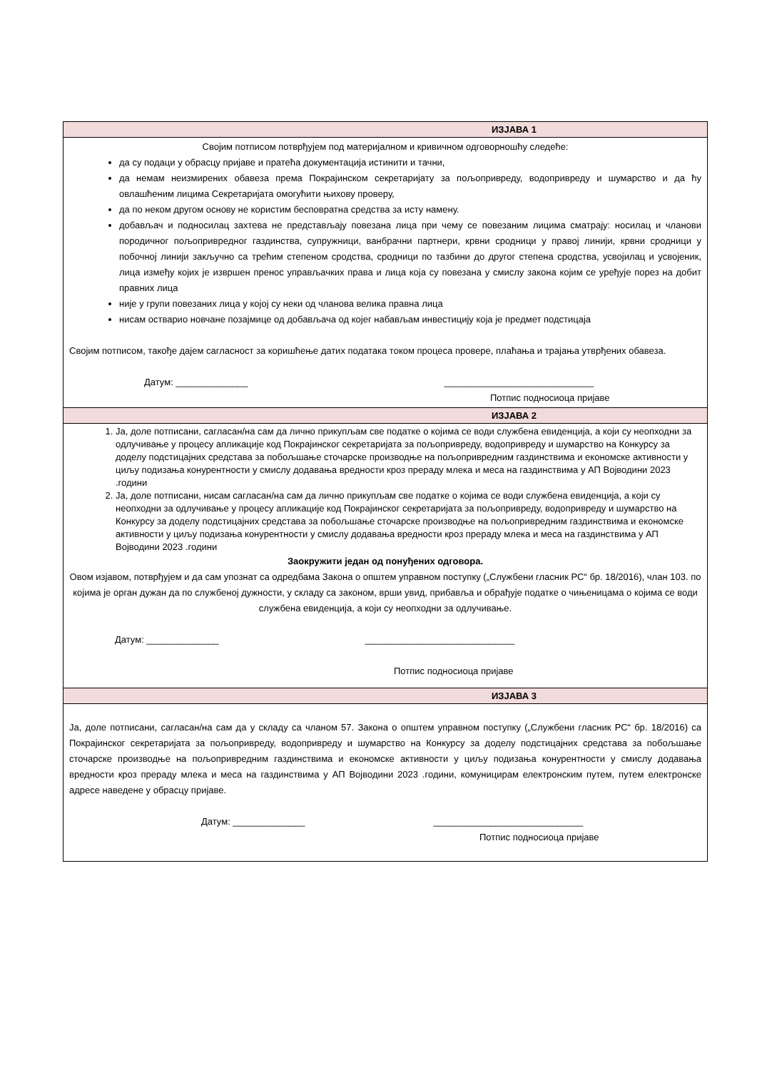| ИЗЈАВА 1 |
| --- |
| Својим потписом потврђујем под материјалном и кривичном одговорношћу следеће: да су подаци у обрасцу пријаве и пратећа документација истинити и тачни, да немам неизмирених обавеза према Покрајинском секретаријату за пољопривреду, водопривреду и шумарство и да ћу овлашћеним лицима Секретаријата омогућити њихову проверу, да по неком другом основу не користим бесповратна средства за исту намену. добављач и подносилац захтева не представљају повезана лица при чему се повезаним лицима сматрају: носилац и чланови породичног пољопривредног газдинства, супружници, ванбрачни партнери, крвни сродници у правој линији, крвни сродници у побочној линији закључно са трећим степеном сродства, сродници по тазбини до другог степена сродства, усвојилац и усвојеник, лица између којих је извршен пренос управљачких права и лица која су повезана у смислу закона којим се уређује порез на добит правних лица није у групи повезаних лица у којој су неки од чланова велика правна лица нисам остварио новчане позајмице од добављача од којег набављам инвестицију која је предмет подстицаја Својим потписом, такође дајем сагласност за коришћење датих података током процеса провере, плаћања и трајања утврђених обавеза. Датум: ______________ _____________________________ Потпис подносиоца пријаве |
| ИЗЈАВА 2 |
| 1. Ја, доле потписани, сагласан/на сам да лично прикупљам све податке о којима се води службена евиденција, а који су неопходни за одлучивање у процесу апликације код Покрајинског секретаријата за пољопривреду, водопривреду и шумарство на Конкурсу за доделу подстицајних средстава за побољшање сточарске производње на пољопривредним газдинствима и економске активности у циљу подизања конурентности у смислу додавања вредности кроз прераду млека и меса на газдинствима у АП Војводини 2023 .години 2. Ја, доле потписани, нисам сагласан/на сам да лично прикупљам све податке о којима се води службена евиденција, а који су неопходни за одлучивање у процесу апликације код Покрајинског секретаријата за пољопривреду, водопривреду и шумарство на Конкурсу за доделу подстицајних средстава за побољшање сточарске производње на пољопривредним газдинствима и економске активности у циљу подизања конурентности у смислу додавања вредности кроз прераду млека и меса на газдинствима у АП Војводини 2023 .години Заокружити један од понуђених одговора. Овом изјавом, потврђујем и да сам упознат са одредбама Закона о општем управном поступку („Службени гласник РС“ бр. 18/2016), члан 103. по којима је орган дужан да по службеној дужности, у складу са законом, врши увид, прибавља и обрађује податке о чињеницама о којима се води службена евиденција, а који су неопходни за одлучивање. Датум: ______________ _____________________________ Потпис подносиоца пријаве |
| ИЗЈАВА 3 |
| Ја, доле потписани, сагласан/на сам да у складу са чланом 57. Закона о општем управном поступку („Службени гласник РС“ бр. 18/2016) са Покрајинског секретаријата за пољопривреду, водопривреду и шумарство на Конкурсу за доделу подстицајних средстава за побољшање сточарске производње на пољопривредним газдинствима и економске активности у циљу подизања конурентности у смислу додавања вредности кроз прераду млека и меса на газдинствима у АП Војводини 2023 .години, комуницирам електронским путем, путем електронске адресе наведене у обрасцу пријаве. Датум: ______________ _____________________________ Потпис подносиоца пријаве |